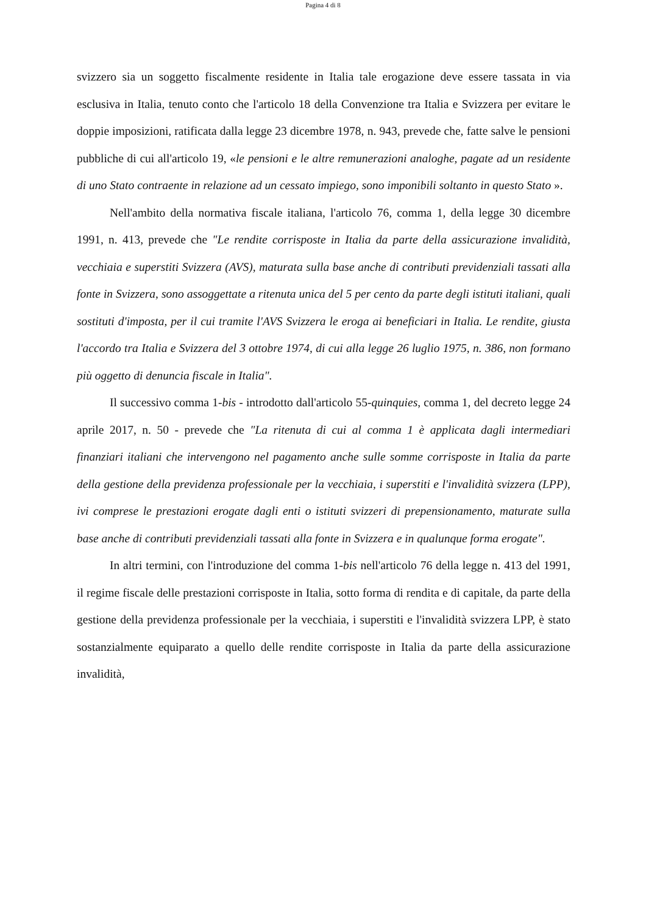Pagina 4 di 8
svizzero sia un soggetto fiscalmente residente in Italia tale erogazione deve essere tassata in via esclusiva in Italia, tenuto conto che l'articolo 18 della Convenzione tra Italia e Svizzera per evitare le doppie imposizioni, ratificata dalla legge 23 dicembre 1978, n. 943, prevede che, fatte salve le pensioni pubbliche di cui all'articolo 19, «le pensioni e le altre remunerazioni analoghe, pagate ad un residente di uno Stato contraente in relazione ad un cessato impiego, sono imponibili soltanto in questo Stato ».
Nell'ambito della normativa fiscale italiana, l'articolo 76, comma 1, della legge 30 dicembre 1991, n. 413, prevede che "Le rendite corrisposte in Italia da parte della assicurazione invalidità, vecchiaia e superstiti Svizzera (AVS), maturata sulla base anche di contributi previdenziali tassati alla fonte in Svizzera, sono assoggettate a ritenuta unica del 5 per cento da parte degli istituti italiani, quali sostituti d'imposta, per il cui tramite l'AVS Svizzera le eroga ai beneficiari in Italia. Le rendite, giusta l'accordo tra Italia e Svizzera del 3 ottobre 1974, di cui alla legge 26 luglio 1975, n. 386, non formano più oggetto di denuncia fiscale in Italia".
Il successivo comma 1-bis - introdotto dall'articolo 55-quinquies, comma 1, del decreto legge 24 aprile 2017, n. 50 - prevede che "La ritenuta di cui al comma 1 è applicata dagli intermediari finanziari italiani che intervengono nel pagamento anche sulle somme corrisposte in Italia da parte della gestione della previdenza professionale per la vecchiaia, i superstiti e l'invalidità svizzera (LPP), ivi comprese le prestazioni erogate dagli enti o istituti svizzeri di prepensionamento, maturate sulla base anche di contributi previdenziali tassati alla fonte in Svizzera e in qualunque forma erogate".
In altri termini, con l'introduzione del comma 1-bis nell'articolo 76 della legge n. 413 del 1991, il regime fiscale delle prestazioni corrisposte in Italia, sotto forma di rendita e di capitale, da parte della gestione della previdenza professionale per la vecchiaia, i superstiti e l'invalidità svizzera LPP, è stato sostanzialmente equiparato a quello delle rendite corrisposte in Italia da parte della assicurazione invalidità,